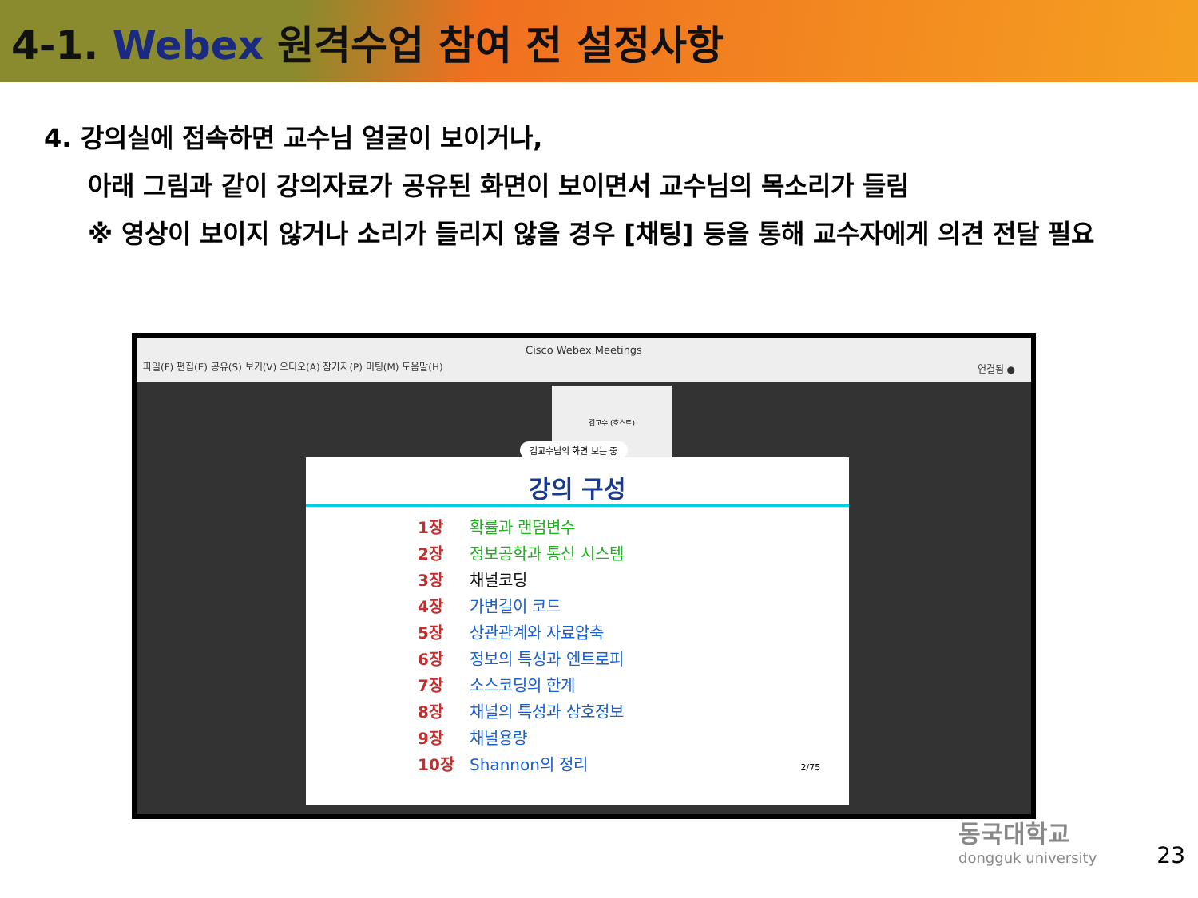4-1. Webex 원격수업 참여 전 설정사항
4. 강의실에 접속하면 교수님 얼굴이 보이거나,
아래 그림과 같이 강의자료가 공유된 화면이 보이면서 교수님의 목소리가 들림
※ 영상이 보이지 않거나 소리가 들리지 않을 경우 [채팅] 등을 통해 교수자에게 의견 전달 필요
Cisco Webex Meetings
파일(F) 편집(E) 공유(S) 보기(V) 오디오(A) 참가자(P) 미팅(M) 도움말(H)
연결됨 ●
김교수 (호스트)
김교수님의 화면 보는 중
강의 구성
1장 확률과 랜덤변수
2장 정보공학과 통신 시스템
3장 채널코딩
4장 가변길이 코드
5장 상관관계와 자료압축
6장 정보의 특성과 엔트로피
7장 소스코딩의 한계
8장 채널의 특성과 상호정보
9장 채널용량
10장 Shannon의 정리 2/75
동국대학교
dongguk university
23